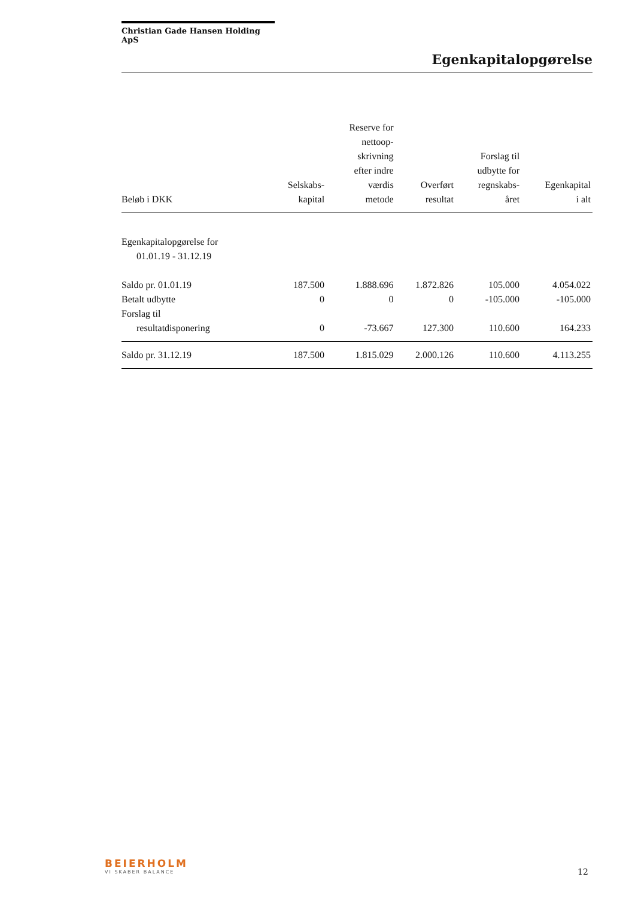Christian Gade Hansen Holding ApS
Egenkapitalopgørelse
| Beløb i DKK | Selskabs- kapital | Reserve for nettoop- skrivning efter indre værdis metode | Overført resultat | Forslag til udbytte for regnskabs- året | Egenkapital i alt |
| --- | --- | --- | --- | --- | --- |
| Egenkapitalopgørelse for 01.01.19 - 31.12.19 | | | | | |
| Saldo pr. 01.01.19 | 187.500 | 1.888.696 | 1.872.826 | 105.000 | 4.054.022 |
| Betalt udbytte | 0 | 0 | 0 | -105.000 | -105.000 |
| Forslag til resultatdisponering | 0 | -73.667 | 127.300 | 110.600 | 164.233 |
| Saldo pr. 31.12.19 | 187.500 | 1.815.029 | 2.000.126 | 110.600 | 4.113.255 |
BEIERHOLM
VI SKABER BALANCE
12